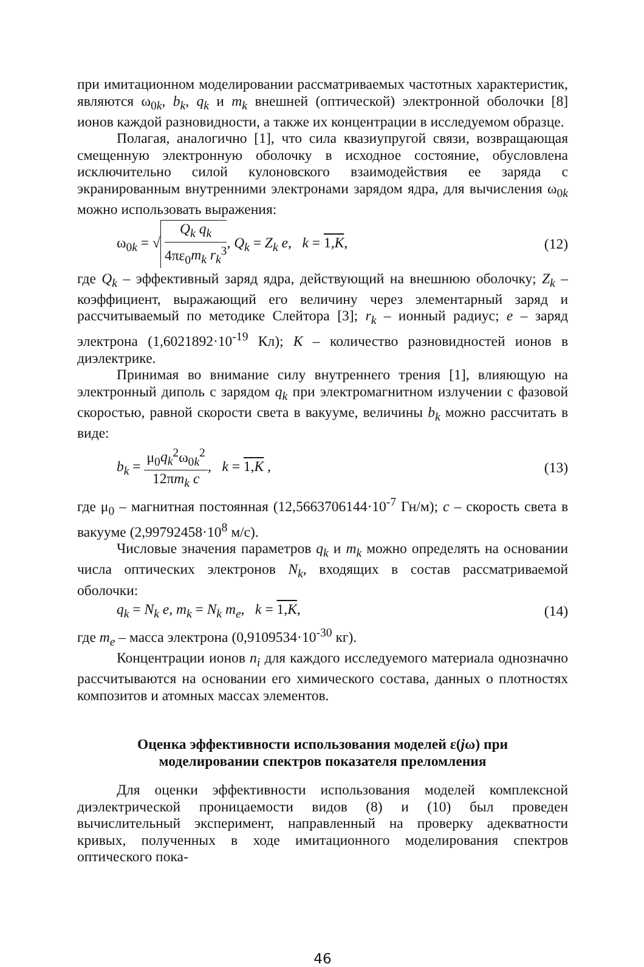при имитационном моделировании рассматриваемых частотных характеристик, являются ω<sub>0k</sub>, b<sub>k</sub>, q<sub>k</sub> и m<sub>k</sub> внешней (оптической) электронной оболочки [8] ионов каждой разновидности, а также их концентрации в исследуемом образце.
Полагая, аналогично [1], что сила квазиупругой связи, возвращающая смещенную электронную оболочку в исходное состояние, обусловлена исключительно силой кулоновского взаимодействия ее заряда с экранированным внутренними электронами зарядом ядра, для вычисления ω<sub>0k</sub> можно использовать выражения:
ω<sub>0k</sub> = √ Q<sub>k</sub> q<sub>k</sub> 4πε<sub>0</sub>m<sub>k</sub> r<sub>k</sub><sup>3</sup>, Q<sub>k</sub> = Z<sub>k</sub> e, k = 1,K, (12)
где Q<sub>k</sub> – эффективный заряд ядра, действующий на внешнюю оболочку; Z<sub>k</sub> – коэффициент, выражающий его величину через элементарный заряд и рассчитываемый по методике Слейтора [3]; r<sub>k</sub> – ионный радиус; e – заряд электрона (1,6021892·10<sup>-19</sup> Кл); K – количество разновидностей ионов в диэлектрике.
Принимая во внимание силу внутреннего трения [1], влияющую на электронный диполь с зарядом q<sub>k</sub> при электромагнитном излучении с фазовой скоростью, равной скорости света в вакууме, величины b<sub>k</sub> можно рассчитать в виде:
b<sub>k</sub> = μ<sub>0</sub>q<sub>k</sub><sup>2</sup>ω<sub>0k</sub><sup>2</sup> 12πm<sub>k</sub> c, k = 1,K , (13)
где μ<sub>0</sub> – магнитная постоянная (12,5663706144·10<sup>-7</sup> Гн/м); c – скорость света в вакууме (2,99792458·10<sup>8</sup> м/с).
Числовые значения параметров q<sub>k</sub> и m<sub>k</sub> можно определять на основании числа оптических электронов N<sub>k</sub>, входящих в состав рассматриваемой оболочки:
q<sub>k</sub> = N<sub>k</sub> e, m<sub>k</sub> = N<sub>k</sub> m<sub>e</sub>, k = 1,K, (14)
где m<sub>e</sub> – масса электрона (0,9109534·10<sup>-30</sup> кг).
Концентрации ионов n<sub>i</sub> для каждого исследуемого материала однозначно рассчитываются на основании его химического состава, данных о плотностях композитов и атомных массах элементов.
Оценка эффективности использования моделей ε(jω) при
моделировании спектров показателя преломления
Для оценки эффективности использования моделей комплексной диэлектрической проницаемости видов (8) и (10) был проведен вычислительный эксперимент, направленный на проверку адекватности кривых, полученных в ходе имитационного моделирования спектров оптического пока-
46